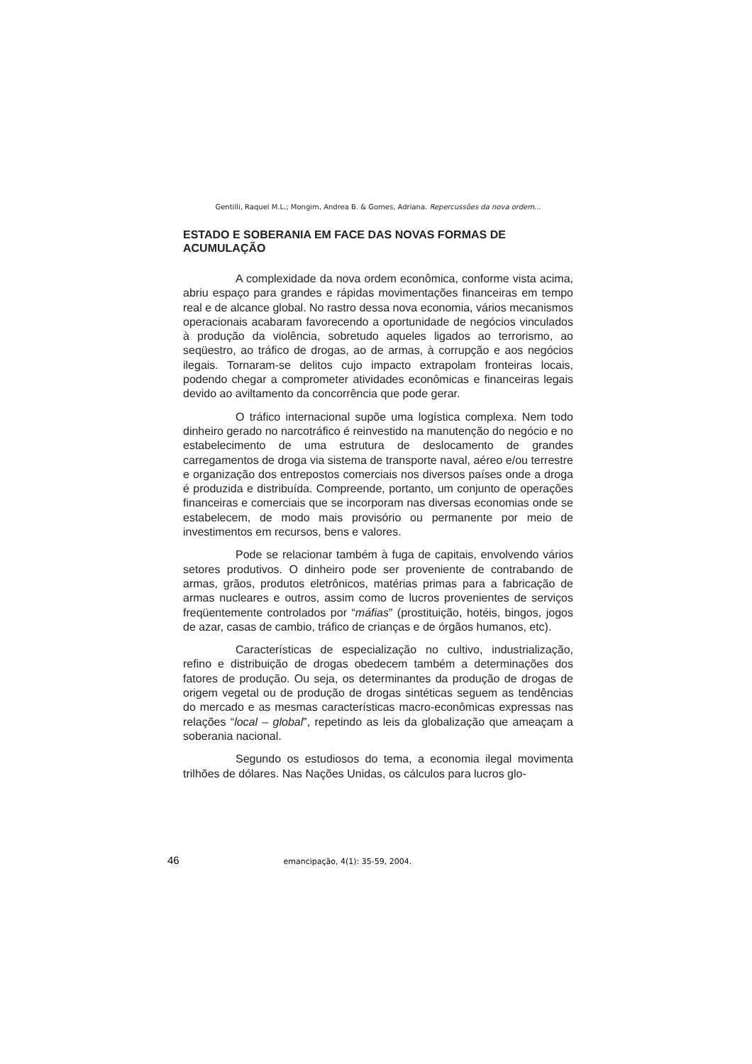Gentilli, Raquel M.L.; Mongim, Andrea B. & Gomes, Adriana. Repercussões da nova ordem...
ESTADO E SOBERANIA EM FACE DAS NOVAS FORMAS DE ACUMULAÇÃO
A complexidade da nova ordem econômica, conforme vista acima, abriu espaço para grandes e rápidas movimentações financeiras em tempo real e de alcance global. No rastro dessa nova economia, vários mecanismos operacionais acabaram favorecendo a oportunidade de negócios vinculados à produção da violência, sobretudo aqueles ligados ao terrorismo, ao seqüestro, ao tráfico de drogas, ao de armas, à corrupção e aos negócios ilegais. Tornaram-se delitos cujo impacto extrapolam fronteiras locais, podendo chegar a comprometer atividades econômicas e financeiras legais devido ao aviltamento da concorrência que pode gerar.
O tráfico internacional supõe uma logística complexa. Nem todo dinheiro gerado no narcotráfico é reinvestido na manutenção do negócio e no estabelecimento de uma estrutura de deslocamento de grandes carregamentos de droga via sistema de transporte naval, aéreo e/ou terrestre e organização dos entrepostos comerciais nos diversos países onde a droga é produzida e distribuída. Compreende, portanto, um conjunto de operações financeiras e comerciais que se incorporam nas diversas economias onde se estabelecem, de modo mais provisório ou permanente por meio de investimentos em recursos, bens e valores.
Pode se relacionar também à fuga de capitais, envolvendo vários setores produtivos. O dinheiro pode ser proveniente de contrabando de armas, grãos, produtos eletrônicos, matérias primas para a fabricação de armas nucleares e outros, assim como de lucros provenientes de serviços freqüentemente controlados por “máfias” (prostituição, hotéis, bingos, jogos de azar, casas de cambio, tráfico de crianças e de órgãos humanos, etc).
Características de especialização no cultivo, industrialização, refino e distribuição de drogas obedecem também a determinações dos fatores de produção. Ou seja, os determinantes da produção de drogas de origem vegetal ou de produção de drogas sintéticas seguem as tendências do mercado e as mesmas características macro-econômicas expressas nas relações “local – global”, repetindo as leis da globalização que ameaçam a soberania nacional.
Segundo os estudiosos do tema, a economia ilegal movimenta trilhões de dólares. Nas Nações Unidas, os cálculos para lucros glo-
46 emancipação, 4(1): 35-59, 2004.